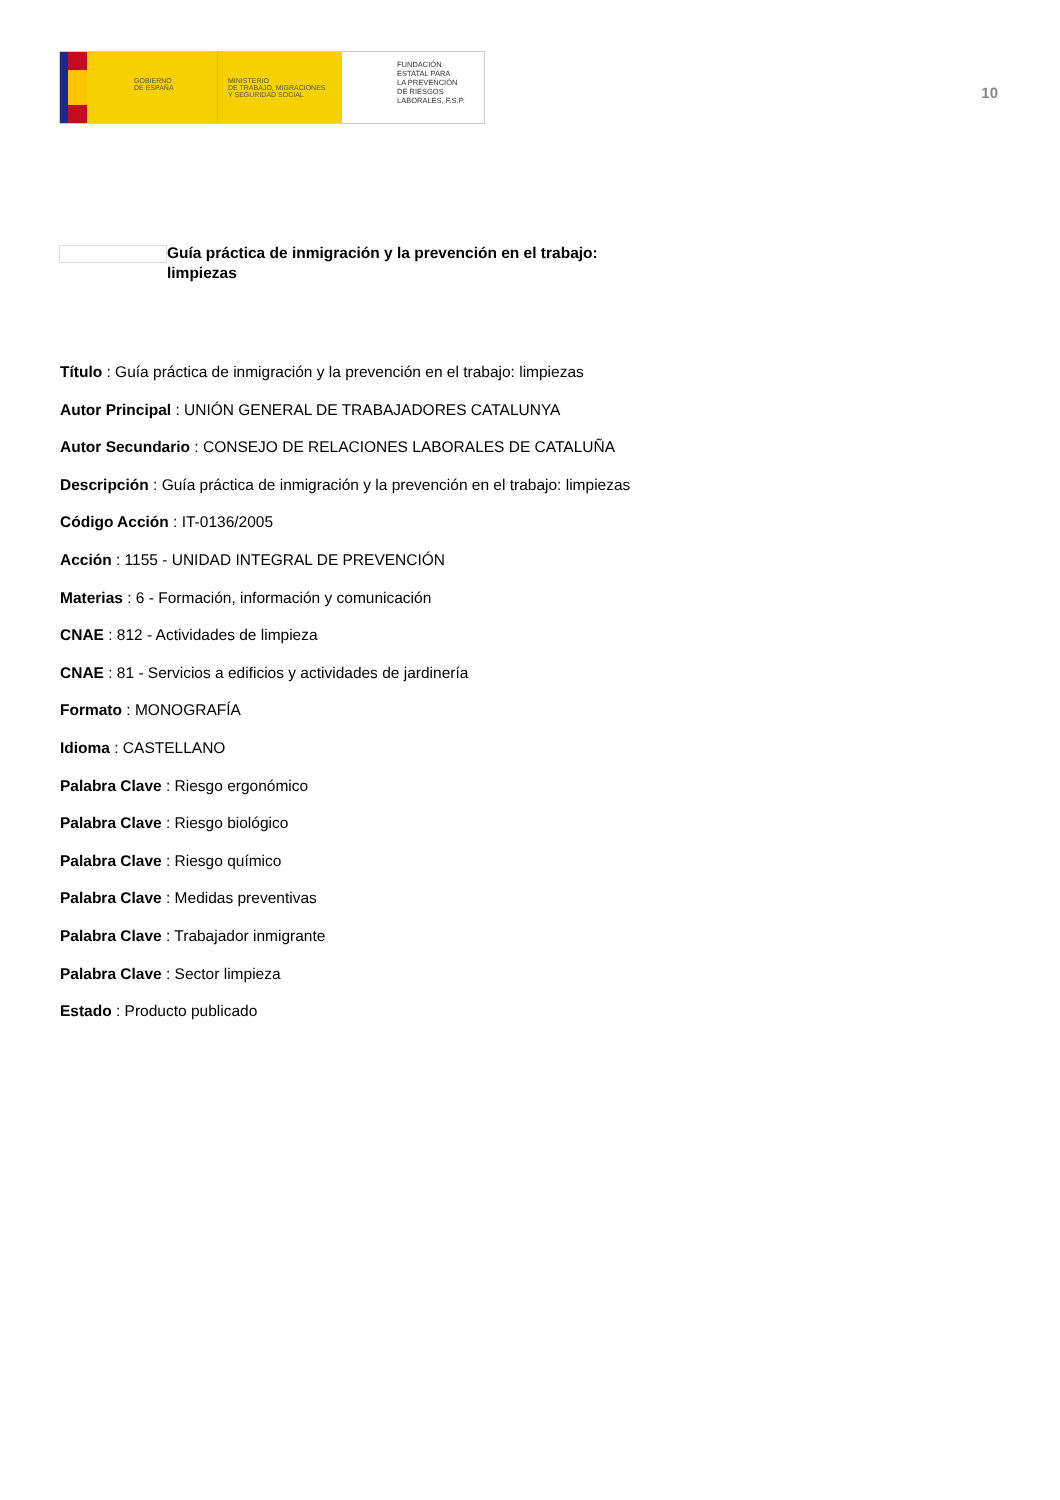GOBIERNO
DE ESPAÑA
MINISTERIO
DE TRABAJO, MIGRACIONES
Y SEGURIDAD SOCIAL
FUNDACIÓN
ESTATAL PARA
LA PREVENCIÓN
DE RIESGOS
LABORALES, F.S.P.
10
Guía práctica de inmigración y la prevención en el trabajo:
limpiezas
Título : Guía práctica de inmigración y la prevención en el trabajo: limpiezas
Autor Principal : UNIÓN GENERAL DE TRABAJADORES CATALUNYA
Autor Secundario : CONSEJO DE RELACIONES LABORALES DE CATALUÑA
Descripción : Guía práctica de inmigración y la prevención en el trabajo: limpiezas
Código Acción : IT-0136/2005
Acción : 1155 - UNIDAD INTEGRAL DE PREVENCIÓN
Materias : 6 - Formación, información y comunicación
CNAE : 812 - Actividades de limpieza
CNAE : 81 - Servicios a edificios y actividades de jardinería
Formato : MONOGRAFÍA
Idioma : CASTELLANO
Palabra Clave : Riesgo ergonómico
Palabra Clave : Riesgo biológico
Palabra Clave : Riesgo químico
Palabra Clave : Medidas preventivas
Palabra Clave : Trabajador inmigrante
Palabra Clave : Sector limpieza
Estado : Producto publicado